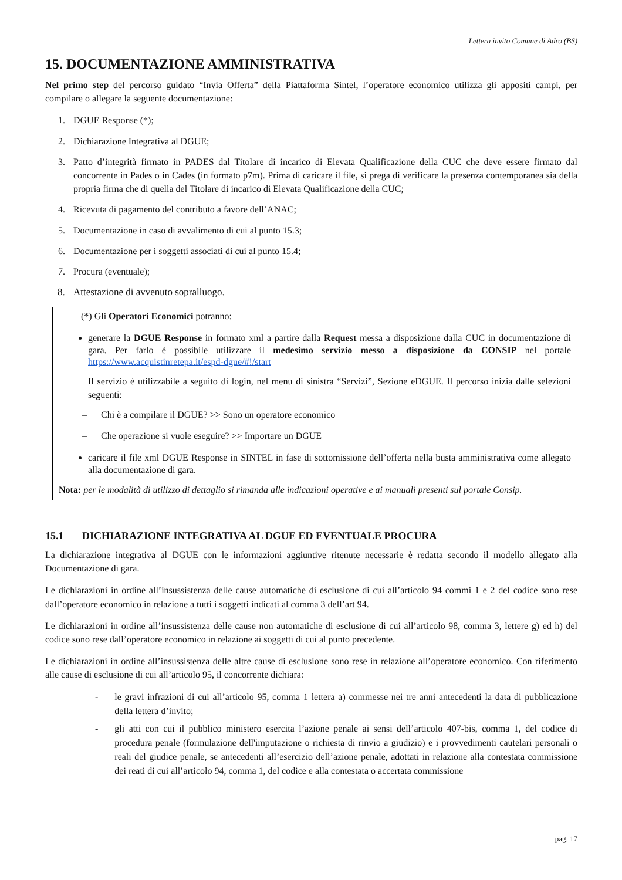Lettera invito Comune di Adro (BS)
15. DOCUMENTAZIONE AMMINISTRATIVA
Nel primo step del percorso guidato “Invia Offerta” della Piattaforma Sintel, l’operatore economico utilizza gli appositi campi, per compilare o allegare la seguente documentazione:
1. DGUE Response (*);
2. Dichiarazione Integrativa al DGUE;
3. Patto d’integrità firmato in PADES dal Titolare di incarico di Elevata Qualificazione della CUC che deve essere firmato dal concorrente in Pades o in Cades (in formato p7m). Prima di caricare il file, si prega di verificare la presenza contemporanea sia della propria firma che di quella del Titolare di incarico di Elevata Qualificazione della CUC;
4. Ricevuta di pagamento del contributo a favore dell’ANAC;
5. Documentazione in caso di avvalimento di cui al punto 15.3;
6. Documentazione per i soggetti associati di cui al punto 15.4;
7. Procura (eventuale);
8. Attestazione di avvenuto sopralluogo.
(*) Gli Operatori Economici potranno:
generare la DGUE Response in formato xml a partire dalla Request messa a disposizione dalla CUC in documentazione di gara. Per farlo è possibile utilizzare il medesimo servizio messo a disposizione da CONSIP nel portale https://www.acquistinretepa.it/espd-dgue/#!/start
Il servizio è utilizzabile a seguito di login, nel menu di sinistra “Servizi”, Sezione eDGUE. Il percorso inizia dalle selezioni seguenti:
– Chi è a compilare il DGUE? >> Sono un operatore economico
– Che operazione si vuole eseguire? >> Importare un DGUE
caricare il file xml DGUE Response in SINTEL in fase di sottomissione dell’offerta nella busta amministrativa come allegato alla documentazione di gara.
Nota: per le modalità di utilizzo di dettaglio si rimanda alle indicazioni operative e ai manuali presenti sul portale Consip.
15.1 DICHIARAZIONE INTEGRATIVA AL DGUE ED EVENTUALE PROCURA
La dichiarazione integrativa al DGUE con le informazioni aggiuntive ritenute necessarie è redatta secondo il modello allegato alla Documentazione di gara.
Le dichiarazioni in ordine all’insussistenza delle cause automatiche di esclusione di cui all’articolo 94 commi 1 e 2 del codice sono rese dall’operatore economico in relazione a tutti i soggetti indicati al comma 3 dell’art 94.
Le dichiarazioni in ordine all’insussistenza delle cause non automatiche di esclusione di cui all’articolo 98, comma 3, lettere g) ed h) del codice sono rese dall’operatore economico in relazione ai soggetti di cui al punto precedente.
Le dichiarazioni in ordine all’insussistenza delle altre cause di esclusione sono rese in relazione all’operatore economico. Con riferimento alle cause di esclusione di cui all’articolo 95, il concorrente dichiara:
- le gravi infrazioni di cui all’articolo 95, comma 1 lettera a) commesse nei tre anni antecedenti la data di pubblicazione della lettera d’invito;
- gli atti con cui il pubblico ministero esercita l’azione penale ai sensi dell’articolo 407-bis, comma 1, del codice di procedura penale (formulazione dell'imputazione o richiesta di rinvio a giudizio) e i provvedimenti cautelari personali o reali del giudice penale, se antecedenti all’esercizio dell’azione penale, adottati in relazione alla contestata commissione dei reati di cui all’articolo 94, comma 1, del codice e alla contestata o accertata commissione
pag. 17